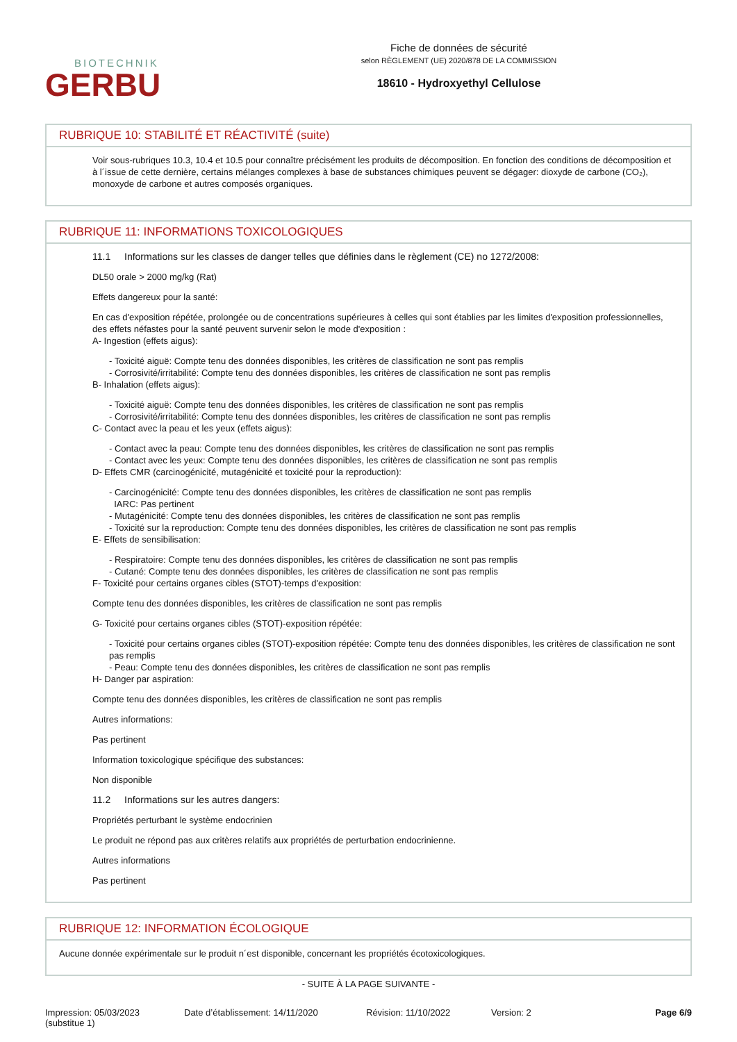BIOTECHNIK
GERBU
Fiche de données de sécurité
selon RÈGLEMENT (UE) 2020/878 DE LA COMMISSION
18610 - Hydroxyethyl Cellulose
RUBRIQUE 10: STABILITÉ ET RÉACTIVITÉ (suite)
Voir sous-rubriques 10.3, 10.4 et 10.5 pour connaître précisément les produits de décomposition. En fonction des conditions de décomposition et à l´issue de cette dernière, certains mélanges complexes à base de substances chimiques peuvent se dégager: dioxyde de carbone (CO₂), monoxyde de carbone et autres composés organiques.
RUBRIQUE 11: INFORMATIONS TOXICOLOGIQUES
11.1 Informations sur les classes de danger telles que définies dans le règlement (CE) no 1272/2008:
DL50 orale > 2000 mg/kg (Rat)
Effets dangereux pour la santé:
En cas d'exposition répétée, prolongée ou de concentrations supérieures à celles qui sont établies par les limites d'exposition professionnelles, des effets néfastes pour la santé peuvent survenir selon le mode d'exposition :
A- Ingestion (effets aigus):
- Toxicité aiguë: Compte tenu des données disponibles, les critères de classification ne sont pas remplis
- Corrosivité/irritabilité: Compte tenu des données disponibles, les critères de classification ne sont pas remplis
B- Inhalation (effets aigus):
- Toxicité aiguë: Compte tenu des données disponibles, les critères de classification ne sont pas remplis
- Corrosivité/irritabilité: Compte tenu des données disponibles, les critères de classification ne sont pas remplis
C- Contact avec la peau et les yeux (effets aigus):
- Contact avec la peau: Compte tenu des données disponibles, les critères de classification ne sont pas remplis
- Contact avec les yeux: Compte tenu des données disponibles, les critères de classification ne sont pas remplis
D- Effets CMR (carcinogénicité, mutagénicité et toxicité pour la reproduction):
- Carcinogénicité: Compte tenu des données disponibles, les critères de classification ne sont pas remplis
IARC: Pas pertinent
- Mutagénicité: Compte tenu des données disponibles, les critères de classification ne sont pas remplis
- Toxicité sur la reproduction: Compte tenu des données disponibles, les critères de classification ne sont pas remplis
E- Effets de sensibilisation:
- Respiratoire: Compte tenu des données disponibles, les critères de classification ne sont pas remplis
- Cutané: Compte tenu des données disponibles, les critères de classification ne sont pas remplis
F- Toxicité pour certains organes cibles (STOT)-temps d'exposition:
Compte tenu des données disponibles, les critères de classification ne sont pas remplis
G- Toxicité pour certains organes cibles (STOT)-exposition répétée:
- Toxicité pour certains organes cibles (STOT)-exposition répétée: Compte tenu des données disponibles, les critères de classification ne sont pas remplis
- Peau: Compte tenu des données disponibles, les critères de classification ne sont pas remplis
H- Danger par aspiration:
Compte tenu des données disponibles, les critères de classification ne sont pas remplis
Autres informations:
Pas pertinent
Information toxicologique spécifique des substances:
Non disponible
11.2 Informations sur les autres dangers:
Propriétés perturbant le système endocrinien
Le produit ne répond pas aux critères relatifs aux propriétés de perturbation endocrinienne.
Autres informations
Pas pertinent
RUBRIQUE 12: INFORMATION ÉCOLOGIQUE
Aucune donnée expérimentale sur le produit n´est disponible, concernant les propriétés écotoxicologiques.
- SUITE À LA PAGE SUIVANTE -
Impression: 05/03/2023
(substitue 1)
Date d’établissement: 14/11/2020 Révision: 11/10/2022 Version: 2 Page 6/9